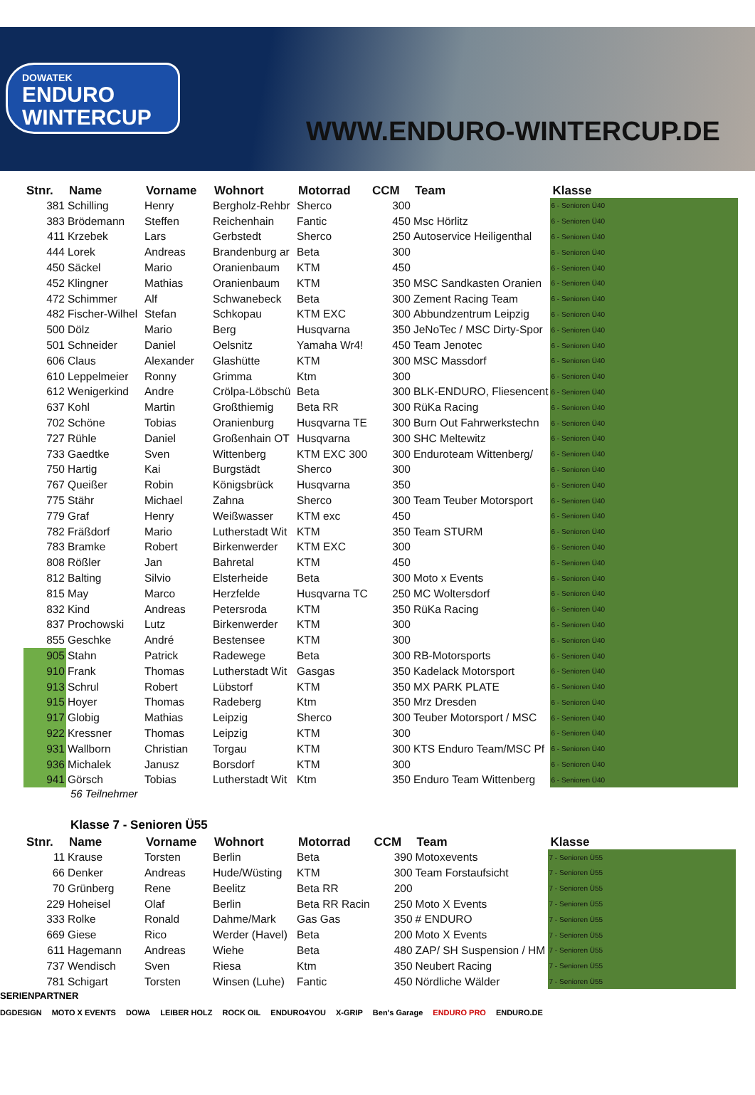DOWATEK
ENDURO
WINTERCUP
WWW.ENDURO-WINTERCUP.DE
| Stnr. | Name | Vorname | Wohnort | Motorrad | CCM | Team | Klasse |
| --- | --- | --- | --- | --- | --- | --- | --- |
| 381 | Schilling | Henry | Bergholz-Rehbr | Sherco | 300 | | 6 - Senioren Ü40 |
| 383 | Brödemann | Steffen | Reichenhain | Fantic | 450 | Msc Hörlitz | 6 - Senioren Ü40 |
| 411 | Krzebek | Lars | Gerbstedt | Sherco | 250 | Autoservice Heiligenthal | 6 - Senioren Ü40 |
| 444 | Lorek | Andreas | Brandenburg ar | Beta | 300 | | 6 - Senioren Ü40 |
| 450 | Säckel | Mario | Oranienbaum | KTM | 450 | | 6 - Senioren Ü40 |
| 452 | Klingner | Mathias | Oranienbaum | KTM | 350 | MSC Sandkasten Oranien | 6 - Senioren Ü40 |
| 472 | Schimmer | Alf | Schwanebeck | Beta | 300 | Zement Racing Team | 6 - Senioren Ü40 |
| 482 | Fischer-Wilhel | Stefan | Schkopau | KTM EXC | 300 | Abbundzentrum Leipzig | 6 - Senioren Ü40 |
| 500 | Dölz | Mario | Berg | Husqvarna | 350 | JeNoTec / MSC Dirty-Spor | 6 - Senioren Ü40 |
| 501 | Schneider | Daniel | Oelsnitz | Yamaha Wr4! | 450 | Team Jenotec | 6 - Senioren Ü40 |
| 606 | Claus | Alexander | Glashütte | KTM | 300 | MSC Massdorf | 6 - Senioren Ü40 |
| 610 | Leppelmeier | Ronny | Grimma | Ktm | 300 | | 6 - Senioren Ü40 |
| 612 | Wenigerkind | Andre | Crölpa-Löbschü | Beta | 300 | BLK-ENDURO, Fliesencent | 6 - Senioren Ü40 |
| 637 | Kohl | Martin | Großthiemig | Beta RR | 300 | RüKa Racing | 6 - Senioren Ü40 |
| 702 | Schöne | Tobias | Oranienburg | Husqvarna TE | 300 | Burn Out Fahrwerkstechn | 6 - Senioren Ü40 |
| 727 | Rühle | Daniel | Großenhain OT | Husqvarna | 300 | SHC Meltewitz | 6 - Senioren Ü40 |
| 733 | Gaedtke | Sven | Wittenberg | KTM EXC 300 | 300 | Enduroteam Wittenberg/ | 6 - Senioren Ü40 |
| 750 | Hartig | Kai | Burgstädt | Sherco | 300 | | 6 - Senioren Ü40 |
| 767 | Queißer | Robin | Königsbrück | Husqvarna | 350 | | 6 - Senioren Ü40 |
| 775 | Stähr | Michael | Zahna | Sherco | 300 | Team Teuber Motorsport | 6 - Senioren Ü40 |
| 779 | Graf | Henry | Weißwasser | KTM exc | 450 | | 6 - Senioren Ü40 |
| 782 | Fräßdorf | Mario | Lutherstadt Wit | KTM | 350 | Team STURM | 6 - Senioren Ü40 |
| 783 | Bramke | Robert | Birkenwerder | KTM EXC | 300 | | 6 - Senioren Ü40 |
| 808 | Rößler | Jan | Bahretal | KTM | 450 | | 6 - Senioren Ü40 |
| 812 | Balting | Silvio | Elsterheide | Beta | 300 | Moto x Events | 6 - Senioren Ü40 |
| 815 | May | Marco | Herzfelde | Husqvarna TC | 250 | MC Woltersdorf | 6 - Senioren Ü40 |
| 832 | Kind | Andreas | Petersroda | KTM | 350 | RüKa Racing | 6 - Senioren Ü40 |
| 837 | Prochowski | Lutz | Birkenwerder | KTM | 300 | | 6 - Senioren Ü40 |
| 855 | Geschke | André | Bestensee | KTM | 300 | | 6 - Senioren Ü40 |
| 905 | Stahn | Patrick | Radewege | Beta | 300 | RB-Motorsports | 6 - Senioren Ü40 |
| 910 | Frank | Thomas | Lutherstadt Wit | Gasgas | 350 | Kadelack Motorsport | 6 - Senioren Ü40 |
| 913 | Schrul | Robert | Lübstorf | KTM | 350 | MX PARK PLATE | 6 - Senioren Ü40 |
| 915 | Hoyer | Thomas | Radeberg | Ktm | 350 | Mrz Dresden | 6 - Senioren Ü40 |
| 917 | Globig | Mathias | Leipzig | Sherco | 300 | Teuber Motorsport / MSC | 6 - Senioren Ü40 |
| 922 | Kressner | Thomas | Leipzig | KTM | 300 | | 6 - Senioren Ü40 |
| 931 | Wallborn | Christian | Torgau | KTM | 300 | KTS Enduro Team/MSC Pf | 6 - Senioren Ü40 |
| 936 | Michalek | Janusz | Borsdorf | KTM | 300 | | 6 - Senioren Ü40 |
| 941 | Görsch | Tobias | Lutherstadt Wit | Ktm | 350 | Enduro Team Wittenberg | 6 - Senioren Ü40 |
56 Teilnehmer
Klasse 7 - Senioren Ü55
| Stnr. | Name | Vorname | Wohnort | Motorrad | CCM | Team | Klasse |
| --- | --- | --- | --- | --- | --- | --- | --- |
| 11 | Krause | Torsten | Berlin | Beta | 390 | Motoxevents | 7 - Senioren Ü55 |
| 66 | Denker | Andreas | Hude/Wüsting | KTM | 300 | Team Forstaufsicht | 7 - Senioren Ü55 |
| 70 | Grünberg | Rene | Beelitz | Beta RR | 200 | | 7 - Senioren Ü55 |
| 229 | Hoheisel | Olaf | Berlin | Beta RR Racin | 250 | Moto X Events | 7 - Senioren Ü55 |
| 333 | Rolke | Ronald | Dahme/Mark | Gas Gas | 350 | # ENDURO | 7 - Senioren Ü55 |
| 669 | Giese | Rico | Werder (Havel) | Beta | 200 | Moto X Events | 7 - Senioren Ü55 |
| 611 | Hagemann | Andreas | Wiehe | Beta | 480 | ZAP/ SH Suspension / HM | 7 - Senioren Ü55 |
| 737 | Wendisch | Sven | Riesa | Ktm | 350 | Neubert Racing | 7 - Senioren Ü55 |
| 781 | Schigart | Torsten | Winsen (Luhe) | Fantic | 450 | Nördliche Wälder | 7 - Senioren Ü55 |
SERIENPARTNER
DGDESIGN MOTO X EVENTS DOWA LEIBER HOLZ ROCK OIL ENDURO4YOU X-GRIP Ben's Garage ENDURO PRO ENDURO.DE